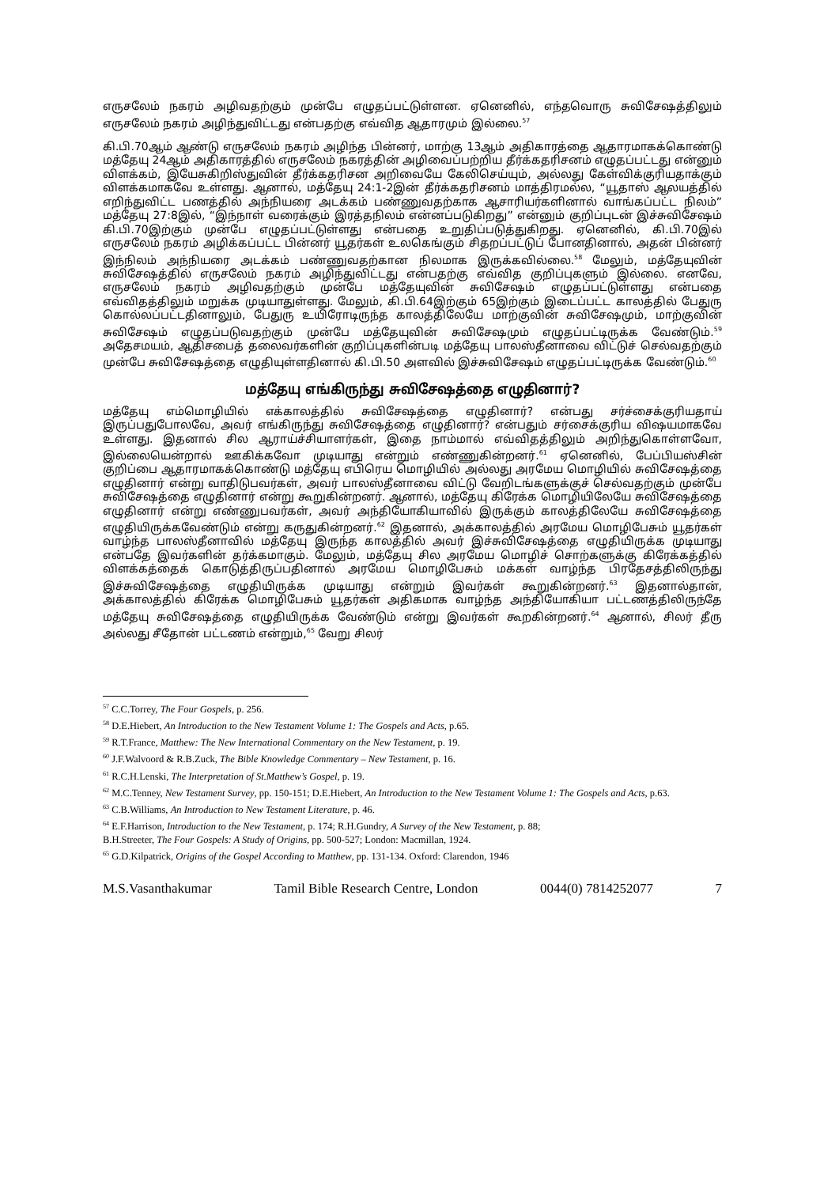எருசலேம் நகரம் அழிவதற்கும் முன்பே எழுதப்பட்டுள்ளன. ஏனெனில், எந்தவொரு சுவிசேஷத்திலும் எருசலேம் நகரம் அழிந்துவிட்டது என்பதற்கு எவ்வித ஆதாரமும் இல்லை.<sup>57</sup>
கி.பி.70ஆம் ஆண்டு எருசலேம் நகரம் அழிந்த பின்னர், மாற்கு 13ஆம் அதிகாரத்தை ஆதாரமாகக்கொண்டு மத்தேயு 24ஆம் அதிகாரத்தில் எருசலேம் நகரத்தின் அழிவைப்பற்றிய தீர்க்கதரிசனம் எழுதப்பட்டது என்னும் விளக்கம், இயேசுகிறிஸ்துவின் தீர்க்கதரிசன அறிவையே கேலிசெய்யும், அல்லது கேள்விக்குரியதாக்கும் விளக்கமாகவே உள்ளது. ஆனால், மத்தேயு 24:1-2இன் தீர்க்கதரிசனம் மாத்திரமல்ல, “யூதாஸ் ஆலயத்தில் எறிந்துவிட்ட பணத்தில் அந்நியரை அடக்கம் பண்ணுவதற்காக ஆசாரியர்களினால் வாங்கப்பட்ட நிலம்” மத்தேயு 27:8இல், “இந்நாள் வரைக்கும் இரத்தநிலம் என்னப்படுகிறது” என்னும் குறிப்புடன் இச்சுவிசேஷம் கி.பி.70இற்கும் முன்பே எழுதப்பட்டுள்ளது என்பதை உறுதிப்படுத்துகிறது. ஏனெனில், கி.பி.70இல் எருசலேம் நகரம் அழிக்கப்பட்ட பின்னர் யூதர்கள் உலகெங்கும் சிதறப்பட்டுப் போனதினால், அதன் பின்னர் இந்நிலம் அந்நியரை அடக்கம் பண்ணுவதற்கான நிலமாக இருக்கவில்லை.<sup>58</sup> மேலும், மத்தேயுவின் சுவிசேஷத்தில் எருசலேம் நகரம் அழிந்துவிட்டது என்பதற்கு எவ்வித குறிப்புகளும் இல்லை. எனவே, எருசலேம் நகரம் அழிவதற்கும் முன்பே மத்தேயுவின் சுவிசேஷம் எழுதப்பட்டுள்ளது என்பதை எவ்விதத்திலும் மறுக்க முடியாதுள்ளது. மேலும், கி.பி.64இற்கும் 65இற்கும் இடைப்பட்ட காலத்தில் பேதுரு கொல்லப்பட்டதினாலும், பேதுரு உயிரோடிருந்த காலத்திலேயே மாற்குவின் சுவிசேஷமும், மாற்குவின் சுவிசேஷம் எழுதப்படுவதற்கும் முன்பே மத்தேயுவின் சுவிசேஷமும் எழுதப்பட்டிருக்க வேண்டும்.<sup>59</sup> அதேசமயம், ஆதிசபைத் தலைவர்களின் குறிப்புகளின்படி மத்தேயு பாலஸ்தீனாவை விட்டுச் செல்வதற்கும் முன்பே சுவிசேஷத்தை எழுதியுள்ளதினால் கி.பி.50 அளவில் இச்சுவிசேஷம் எழுதப்பட்டிருக்க வேண்டும்.<sup>60</sup>
மத்தேயு எங்கிருந்து சுவிசேஷத்தை எழுதினார்?
மத்தேயு எம்மொழியில் எக்காலத்தில் சுவிசேஷத்தை எழுதினார்? என்பது சர்ச்சைக்குரியதாய் இருப்பதுபோலவே, அவர் எங்கிருந்து சுவிசேஷத்தை எழுதினார்? என்பதும் சர்சைக்குரிய விஷயமாகவே உள்ளது. இதனால் சில ஆராய்ச்சியாளர்கள், இதை நாம்மால் எவ்விதத்திலும் அறிந்துகொள்ளவோ, இல்லையென்றால் ஊகிக்கவோ முடியாது என்றும் எண்ணுகின்றனர்.<sup>61</sup> ஏனெனில், பேப்பியஸ்சின் குறிப்பை ஆதாரமாகக்கொண்டு மத்தேயு எபிரெய மொழியில் அல்லது அரமேய மொழியில் சுவிசேஷத்தை எழுதினார் என்று வாதிடுபவர்கள், அவர் பாலஸ்தீனாவை விட்டு வேறிடங்களுக்குச் செல்வதற்கும் முன்பே சுவிசேஷத்தை எழுதினார் என்று கூறுகின்றனர். ஆனால், மத்தேயு கிரேக்க மொழியிலேயே சுவிசேஷத்தை எழுதினார் என்று எண்ணுபவர்கள், அவர் அந்தியோகியாவில் இருக்கும் காலத்திலேயே சுவிசேஷத்தை எழுதியிருக்கவேண்டும் என்று கருதுகின்றனர்.<sup>62</sup> இதனால், அக்காலத்தில் அரமேய மொழிபேசும் யூதர்கள் வாழ்ந்த பாலஸ்தீனாவில் மத்தேயு இருந்த காலத்தில் அவர் இச்சுவிசேஷத்தை எழுதியிருக்க முடியாது என்பதே இவர்களின் தர்க்கமாகும். மேலும், மத்தேயு சில அரமேய மொழிச் சொற்களுக்கு கிரேக்கத்தில் விளக்கத்தைக் கொடுத்திருப்பதினால் அரமேய மொழிபேசும் மக்கள் வாழ்ந்த பிரதேசத்திலிருந்து இச்சுவிசேஷத்தை எழுதியிருக்க முடியாது என்றும் இவர்கள் கூறுகின்றனர்.<sup>63</sup> இதனால்தான், அக்காலத்தில் கிரேக்க மொழிபேசும் யூதர்கள் அதிகமாக வாழ்ந்த அந்தியோகியா பட்டணத்திலிருந்தே மத்தேயு சுவிசேஷத்தை எழுதியிருக்க வேண்டும் என்று இவர்கள் கூறகின்றனர்.<sup>64</sup> ஆனால், சிலர் தீரு அல்லது சீதோன் பட்டணம் என்றும்,<sup>65</sup> வேறு சிலர்
<sup>57</sup> C.C.Torrey, The Four Gospels, p. 256.
<sup>58</sup> D.E.Hiebert, An Introduction to the New Testament Volume 1: The Gospels and Acts, p.65.
<sup>59</sup> R.T.France, Matthew: The New International Commentary on the New Testament, p. 19.
<sup>60</sup> J.F.Walvoord & R.B.Zuck, The Bible Knowledge Commentary – New Testament, p. 16.
<sup>61</sup> R.C.H.Lenski, The Interpretation of St.Matthew’s Gospel, p. 19.
<sup>62</sup> M.C.Tenney, New Testament Survey, pp. 150-151; D.E.Hiebert, An Introduction to the New Testament Volume 1: The Gospels and Acts, p.63.
<sup>63</sup> C.B.Williams, An Introduction to New Testament Literature, p. 46.
<sup>64</sup> E.F.Harrison, Introduction to the New Testament, p. 174; R.H.Gundry, A Survey of the New Testament, p. 88;
B.H.Streeter, The Four Gospels: A Study of Origins, pp. 500-527; London: Macmillan, 1924.
<sup>65</sup> G.D.Kilpatrick, Origins of the Gospel According to Matthew, pp. 131-134. Oxford: Clarendon, 1946
M.S.Vasanthakumar Tamil Bible Research Centre, London 0044(0) 7814252077 7